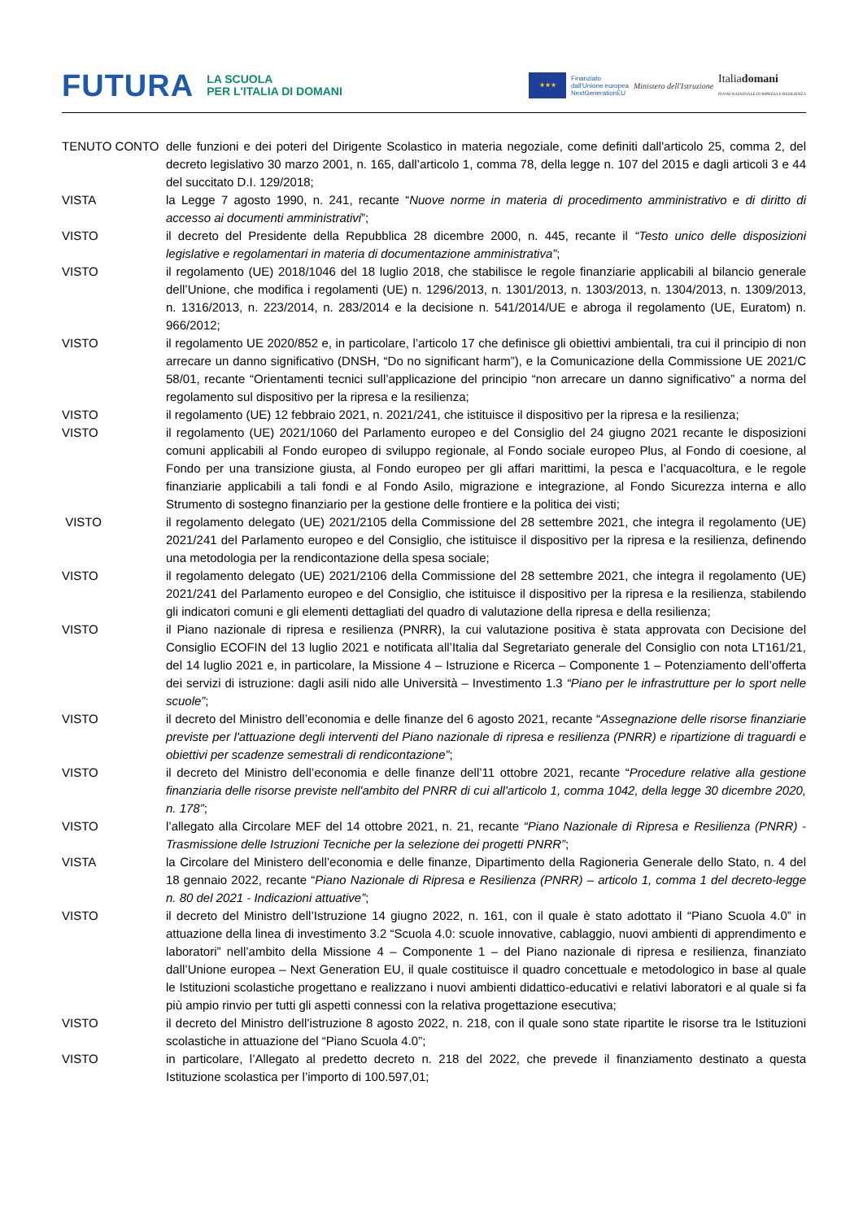FUTURA LA SCUOLA
PER L'ITALIA DI DOMANI
★★★
Finanziato
dall'Unione europea
NextGenerationEU Ministero dell'Istruzione Italiadomani
PIANO NAZIONALE DI RIPRESA E RESILIENZA
| TENUTO CONTO | delle funzioni e dei poteri del Dirigente Scolastico in materia negoziale, come definiti dall'articolo 25, comma 2, del decreto legislativo 30 marzo 2001, n. 165, dall’articolo 1, comma 78, della legge n. 107 del 2015 e dagli articoli 3 e 44 del succitato D.I. 129/2018; |
| VISTA | la Legge 7 agosto 1990, n. 241, recante “ Nuove norme in materia di procedimento amministrativo e di diritto di accesso ai documenti amministrativi ”; |
| VISTO | il decreto del Presidente della Repubblica 28 dicembre 2000, n. 445, recante il “Testo unico delle disposizioni legislative e regolamentari in materia di documentazione amministrativa” ; |
| VISTO | il regolamento (UE) 2018/1046 del 18 luglio 2018, che stabilisce le regole finanziarie applicabili al bilancio generale dell’Unione, che modifica i regolamenti (UE) n. 1296/2013, n. 1301/2013, n. 1303/2013, n. 1304/2013, n. 1309/2013, n. 1316/2013, n. 223/2014, n. 283/2014 e la decisione n. 541/2014/UE e abroga il regolamento (UE, Euratom) n. 966/2012; |
| VISTO | il regolamento UE 2020/852 e, in particolare, l’articolo 17 che definisce gli obiettivi ambientali, tra cui il principio di non arrecare un danno significativo (DNSH, “Do no significant harm”), e la Comunicazione della Commissione UE 2021/C 58/01, recante “Orientamenti tecnici sull’applicazione del principio “non arrecare un danno significativo” a norma del regolamento sul dispositivo per la ripresa e la resilienza; |
| VISTO | il regolamento (UE) 12 febbraio 2021, n. 2021/241, che istituisce il dispositivo per la ripresa e la resilienza; |
| VISTO | il regolamento (UE) 2021/1060 del Parlamento europeo e del Consiglio del 24 giugno 2021 recante le disposizioni comuni applicabili al Fondo europeo di sviluppo regionale, al Fondo sociale europeo Plus, al Fondo di coesione, al Fondo per una transizione giusta, al Fondo europeo per gli affari marittimi, la pesca e l’acquacoltura, e le regole finanziarie applicabili a tali fondi e al Fondo Asilo, migrazione e integrazione, al Fondo Sicurezza interna e allo Strumento di sostegno finanziario per la gestione delle frontiere e la politica dei visti; |
| VISTO | il regolamento delegato (UE) 2021/2105 della Commissione del 28 settembre 2021, che integra il regolamento (UE) 2021/241 del Parlamento europeo e del Consiglio, che istituisce il dispositivo per la ripresa e la resilienza, definendo una metodologia per la rendicontazione della spesa sociale; |
| VISTO | il regolamento delegato (UE) 2021/2106 della Commissione del 28 settembre 2021, che integra il regolamento (UE) 2021/241 del Parlamento europeo e del Consiglio, che istituisce il dispositivo per la ripresa e la resilienza, stabilendo gli indicatori comuni e gli elementi dettagliati del quadro di valutazione della ripresa e della resilienza; |
| VISTO | il Piano nazionale di ripresa e resilienza (PNRR), la cui valutazione positiva è stata approvata con Decisione del Consiglio ECOFIN del 13 luglio 2021 e notificata all’Italia dal Segretariato generale del Consiglio con nota LT161/21, del 14 luglio 2021 e, in particolare, la Missione 4 – Istruzione e Ricerca – Componente 1 – Potenziamento dell’offerta dei servizi di istruzione: dagli asili nido alle Università – Investimento 1.3 “Piano per le infrastrutture per lo sport nelle scuole” ; |
| VISTO | il decreto del Ministro dell’economia e delle finanze del 6 agosto 2021, recante “ Assegnazione delle risorse finanziarie previste per l'attuazione degli interventi del Piano nazionale di ripresa e resilienza (PNRR) e ripartizione di traguardi e obiettivi per scadenze semestrali di rendicontazione” ; |
| VISTO | il decreto del Ministro dell’economia e delle finanze dell’11 ottobre 2021, recante “ Procedure relative alla gestione finanziaria delle risorse previste nell'ambito del PNRR di cui all'articolo 1, comma 1042, della legge 30 dicembre 2020, n. 178” ; |
| VISTO | l’allegato alla Circolare MEF del 14 ottobre 2021, n. 21, recante “Piano Nazionale di Ripresa e Resilienza (PNRR) - Trasmissione delle Istruzioni Tecniche per la selezione dei progetti PNRR” ; |
| VISTA | la Circolare del Ministero dell’economia e delle finanze, Dipartimento della Ragioneria Generale dello Stato, n. 4 del 18 gennaio 2022, recante “ Piano Nazionale di Ripresa e Resilienza (PNRR) – articolo 1, comma 1 del decreto-legge n. 80 del 2021 - Indicazioni attuative” ; |
| VISTO | il decreto del Ministro dell’Istruzione 14 giugno 2022, n. 161, con il quale è stato adottato il “Piano Scuola 4.0” in attuazione della linea di investimento 3.2 “Scuola 4.0: scuole innovative, cablaggio, nuovi ambienti di apprendimento e laboratori” nell’ambito della Missione 4 – Componente 1 – del Piano nazionale di ripresa e resilienza, finanziato dall’Unione europea – Next Generation EU, il quale costituisce il quadro concettuale e metodologico in base al quale le Istituzioni scolastiche progettano e realizzano i nuovi ambienti didattico-educativi e relativi laboratori e al quale si fa più ampio rinvio per tutti gli aspetti connessi con la relativa progettazione esecutiva; |
| VISTO | il decreto del Ministro dell’istruzione 8 agosto 2022, n. 218, con il quale sono state ripartite le risorse tra le Istituzioni scolastiche in attuazione del “Piano Scuola 4.0”; |
| VISTO | in particolare, l’Allegato al predetto decreto n. 218 del 2022, che prevede il finanziamento destinato a questa Istituzione scolastica per l’importo di 100.597,01; |